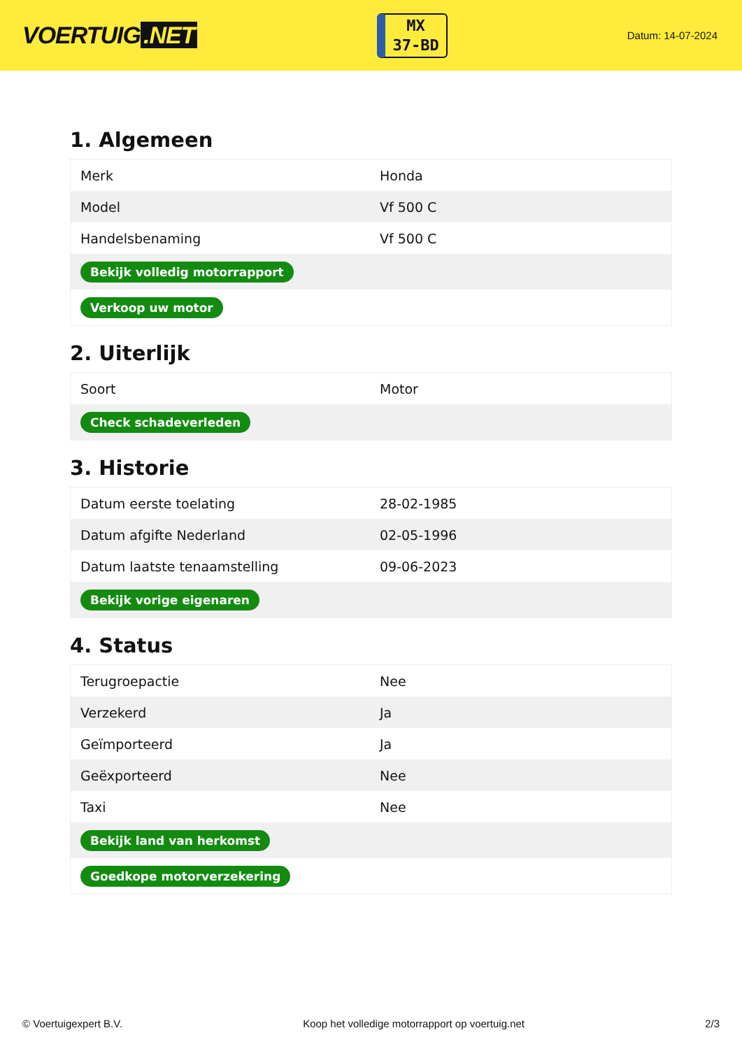VOERTUIG.NET
MX
37-BD
Datum: 14-07-2024
1. Algemeen
| Merk | Honda |
| Model | Vf 500 C |
| Handelsbenaming | Vf 500 C |
| Bekijk volledig motorrapport | |
| Verkoop uw motor | |
2. Uiterlijk
| Soort | Motor |
| Check schadeverleden | |
3. Historie
| Datum eerste toelating | 28-02-1985 |
| Datum afgifte Nederland | 02-05-1996 |
| Datum laatste tenaamstelling | 09-06-2023 |
| Bekijk vorige eigenaren | |
4. Status
| Terugroepactie | Nee |
| Verzekerd | Ja |
| Geïmporteerd | Ja |
| Geëxporteerd | Nee |
| Taxi | Nee |
| Bekijk land van herkomst | |
| Goedkope motorverzekering | |
© Voertuigexpert B.V. Koop het volledige motorrapport op voertuig.net 2/3